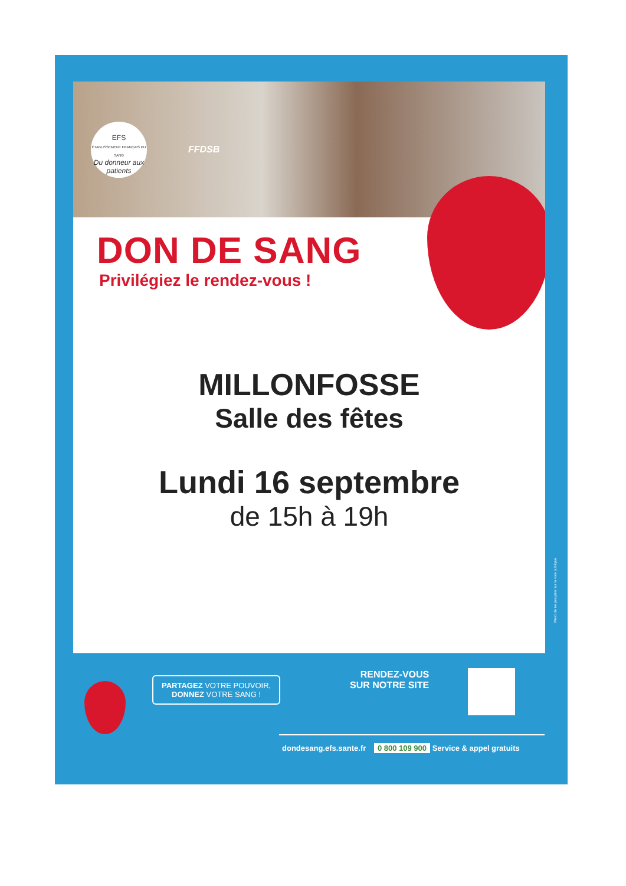EFS
ÉTABLISSEMENT FRANÇAIS DU SANG
Du donneur aux patients
FFDSB
DON DE SANG
Privilégiez le rendez-vous !
MILLONFOSSE
Salle des fêtes
Lundi 16 septembre
de 15h à 19h
Merci de ne pas jeter sur la voie publique.
PARTAGEZ VOTRE POUVOIR,
DONNEZ VOTRE SANG !
RENDEZ-VOUS
SUR NOTRE SITE
dondesang.efs.sante.fr 0 800 109 900 Service & appel gratuits